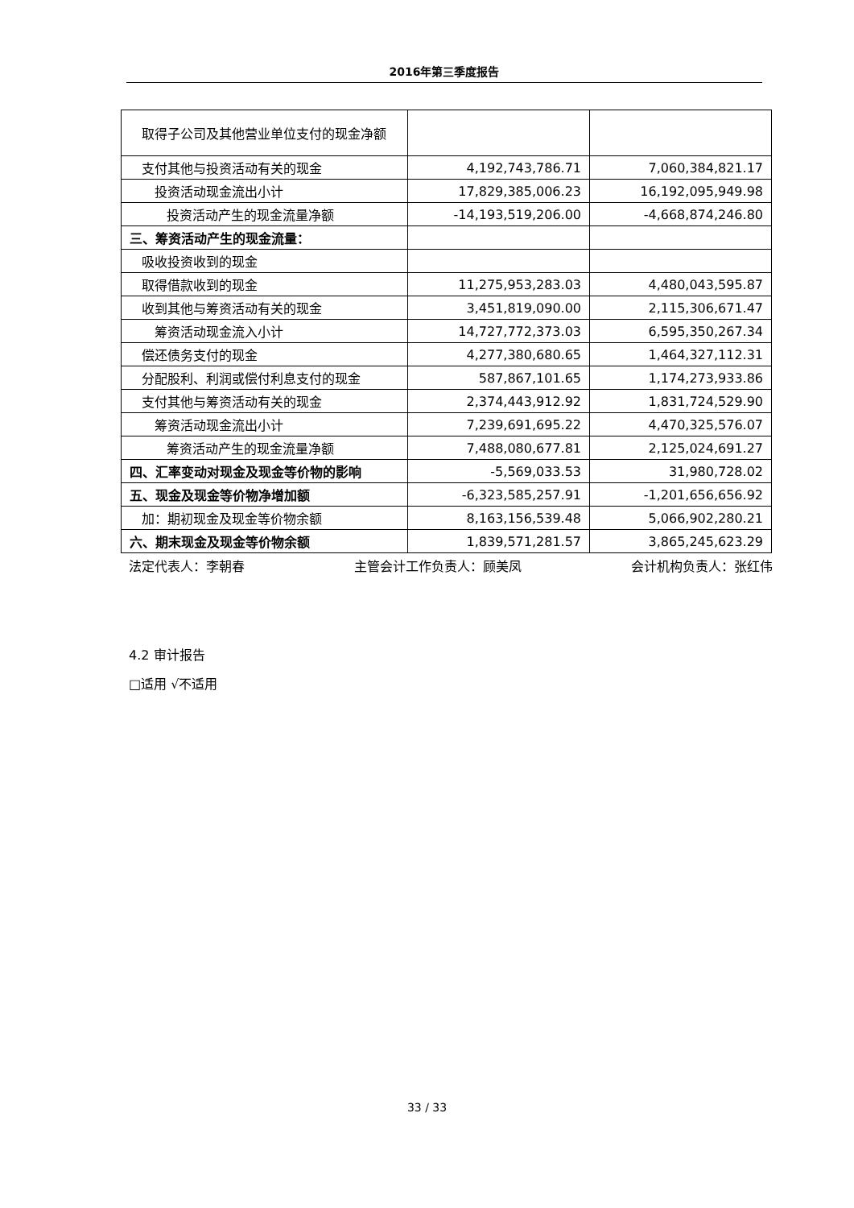2016年第三季度报告
| 取得子公司及其他营业单位支付的现金净额 | | |
| 支付其他与投资活动有关的现金 | 4,192,743,786.71 | 7,060,384,821.17 |
| 投资活动现金流出小计 | 17,829,385,006.23 | 16,192,095,949.98 |
| 投资活动产生的现金流量净额 | -14,193,519,206.00 | -4,668,874,246.80 |
| 三、筹资活动产生的现金流量： | | |
| 吸收投资收到的现金 | | |
| 取得借款收到的现金 | 11,275,953,283.03 | 4,480,043,595.87 |
| 收到其他与筹资活动有关的现金 | 3,451,819,090.00 | 2,115,306,671.47 |
| 筹资活动现金流入小计 | 14,727,772,373.03 | 6,595,350,267.34 |
| 偿还债务支付的现金 | 4,277,380,680.65 | 1,464,327,112.31 |
| 分配股利、利润或偿付利息支付的现金 | 587,867,101.65 | 1,174,273,933.86 |
| 支付其他与筹资活动有关的现金 | 2,374,443,912.92 | 1,831,724,529.90 |
| 筹资活动现金流出小计 | 7,239,691,695.22 | 4,470,325,576.07 |
| 筹资活动产生的现金流量净额 | 7,488,080,677.81 | 2,125,024,691.27 |
| 四、汇率变动对现金及现金等价物的影响 | -5,569,033.53 | 31,980,728.02 |
| 五、现金及现金等价物净增加额 | -6,323,585,257.91 | -1,201,656,656.92 |
| 加：期初现金及现金等价物余额 | 8,163,156,539.48 | 5,066,902,280.21 |
| 六、期末现金及现金等价物余额 | 1,839,571,281.57 | 3,865,245,623.29 |
法定代表人：李朝春 主管会计工作负责人：顾美凤 会计机构负责人：张红伟
4.2 审计报告
□适用 √不适用
33 / 33